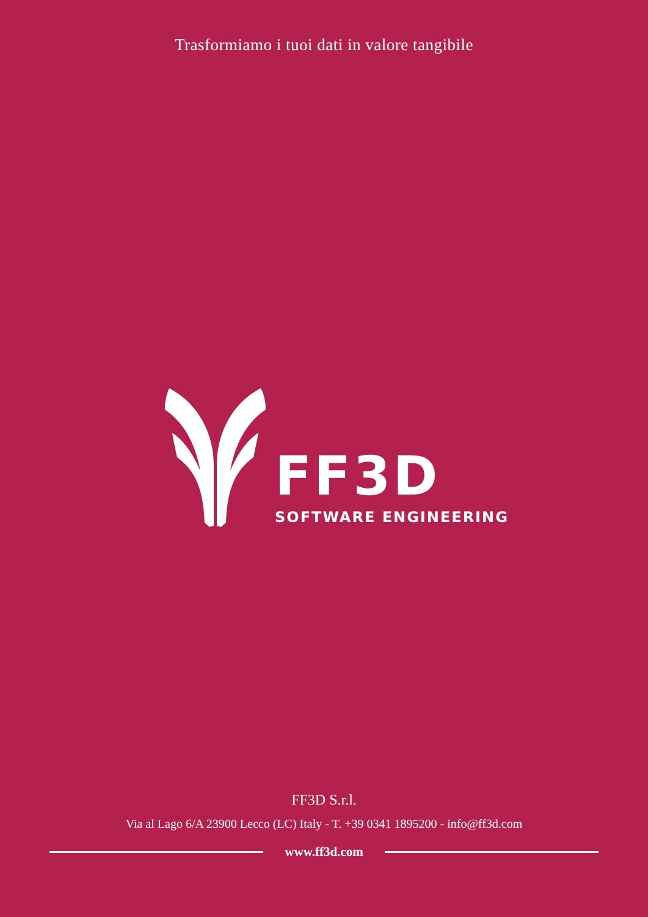Trasformiamo i tuoi dati in valore tangibile
FF3D
SOFTWARE ENGINEERING
FF3D S.r.l.
Via al Lago 6/A 23900 Lecco (LC) Italy - T. +39 0341 1895200 - info@ff3d.com
www.ff3d.com